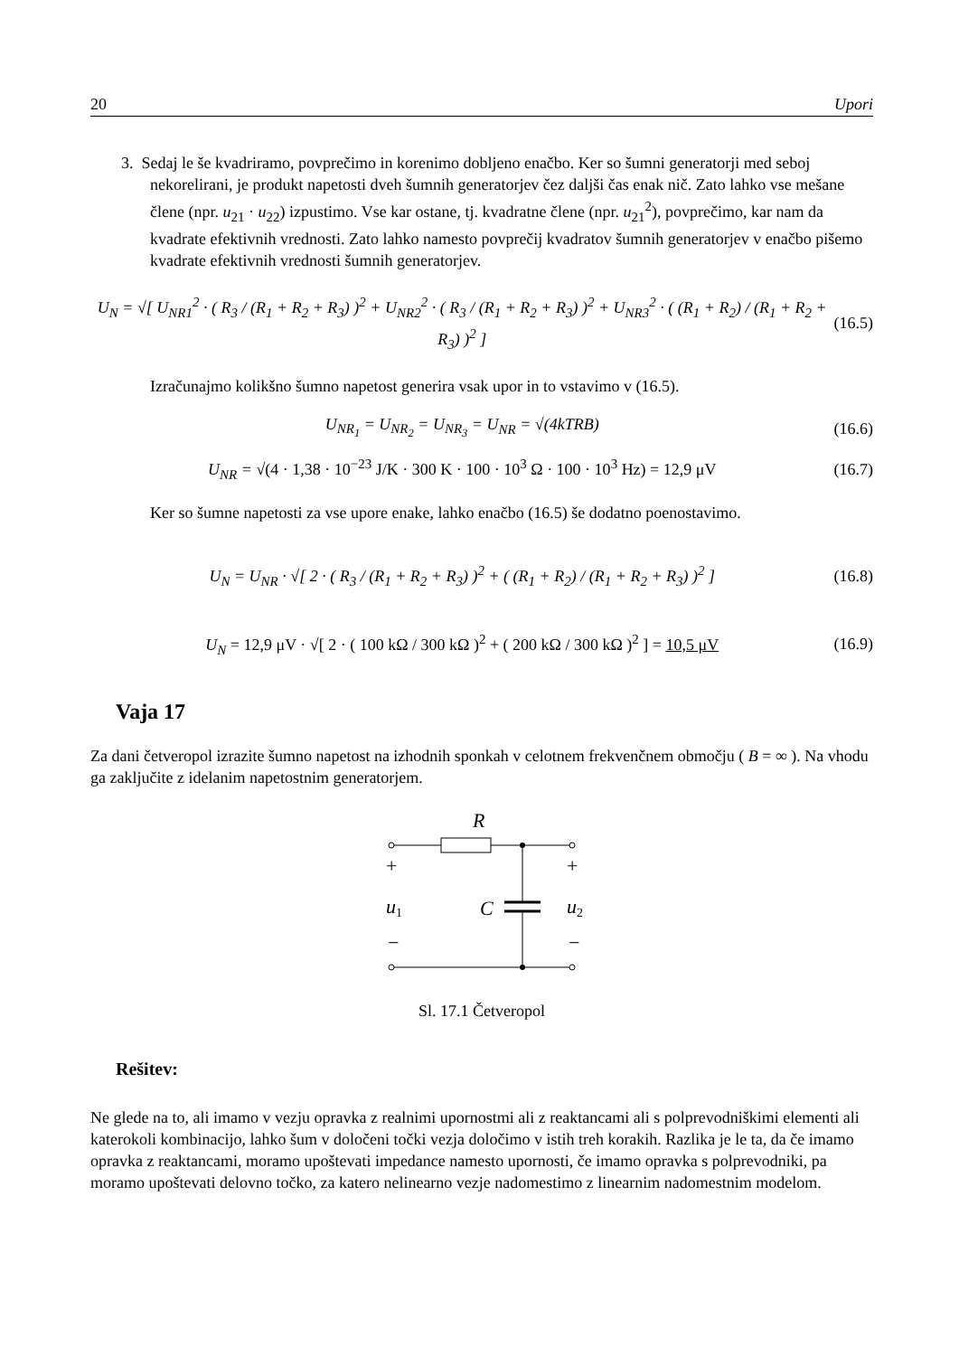20 Upori
3. Sedaj le še kvadriramo, povprečimo in korenimo dobljeno enačbo. Ker so šumni generatorji med seboj nekorelirani, je produkt napetosti dveh šumnih generatorjev čez daljši čas enak nič. Zato lahko vse mešane člene (npr. u<sub>21</sub> · u<sub>22</sub>) izpustimo. Vse kar ostane, tj. kvadratne člene (npr. u<sub>21</sub><sup>2</sup>), povprečimo, kar nam da kvadrate efektivnih vrednosti. Zato lahko namesto povprečij kvadratov šumnih generatorjev v enačbo pišemo kvadrate efektivnih vrednosti šumnih generatorjev.
U<sub>N</sub> = √[ U<sub>NR1</sub><sup>2</sup> · ( R<sub>3</sub> / (R<sub>1</sub> + R<sub>2</sub> + R<sub>3</sub>) )<sup>2</sup> + U<sub>NR2</sub><sup>2</sup> · ( R<sub>3</sub> / (R<sub>1</sub> + R<sub>2</sub> + R<sub>3</sub>) )<sup>2</sup> + U<sub>NR3</sub><sup>2</sup> · ( (R<sub>1</sub> + R<sub>2</sub>) / (R<sub>1</sub> + R<sub>2</sub> + R<sub>3</sub>) )<sup>2</sup> ] (16.5)
Izračunajmo kolikšno šumno napetost generira vsak upor in to vstavimo v (16.5).
U<sub>NR<sub>1</sub></sub> = U<sub>NR<sub>2</sub></sub> = U<sub>NR<sub>3</sub></sub> = U<sub>NR</sub> = √(4kTRB) (16.6)
U<sub>NR</sub> = √(4 · 1,38 · 10<sup>−23</sup> J/K · 300 K · 100 · 10<sup>3</sup> Ω · 100 · 10<sup>3</sup> Hz) = 12,9 μV (16.7)
Ker so šumne napetosti za vse upore enake, lahko enačbo (16.5) še dodatno poenostavimo.
U<sub>N</sub> = U<sub>NR</sub> · √[ 2 · ( R<sub>3</sub> / (R<sub>1</sub> + R<sub>2</sub> + R<sub>3</sub>) )<sup>2</sup> + ( (R<sub>1</sub> + R<sub>2</sub>) / (R<sub>1</sub> + R<sub>2</sub> + R<sub>3</sub>) )<sup>2</sup> ] (16.8)
U<sub>N</sub> = 12,9 μV · √[ 2 · ( 100 kΩ / 300 kΩ )<sup>2</sup> + ( 200 kΩ / 300 kΩ )<sup>2</sup> ] = 10,5 μV (16.9)
Vaja 17
Za dani četveropol izrazite šumno napetost na izhodnih sponkah v celotnem frekvenčnem območju ( B = ∞ ). Na vhodu ga zaključite z idelanim napetostnim generatorjem.
R
+
+
u1
C
u2
−
−
Sl. 17.1 Četveropol
Rešitev:
Ne glede na to, ali imamo v vezju opravka z realnimi upornostmi ali z reaktancami ali s polprevodniškimi elementi ali katerokoli kombinacijo, lahko šum v določeni točki vezja določimo v istih treh korakih. Razlika je le ta, da če imamo opravka z reaktancami, moramo upoštevati impedance namesto upornosti, če imamo opravka s polprevodniki, pa moramo upoštevati delovno točko, za katero nelinearno vezje nadomestimo z linearnim nadomestnim modelom.